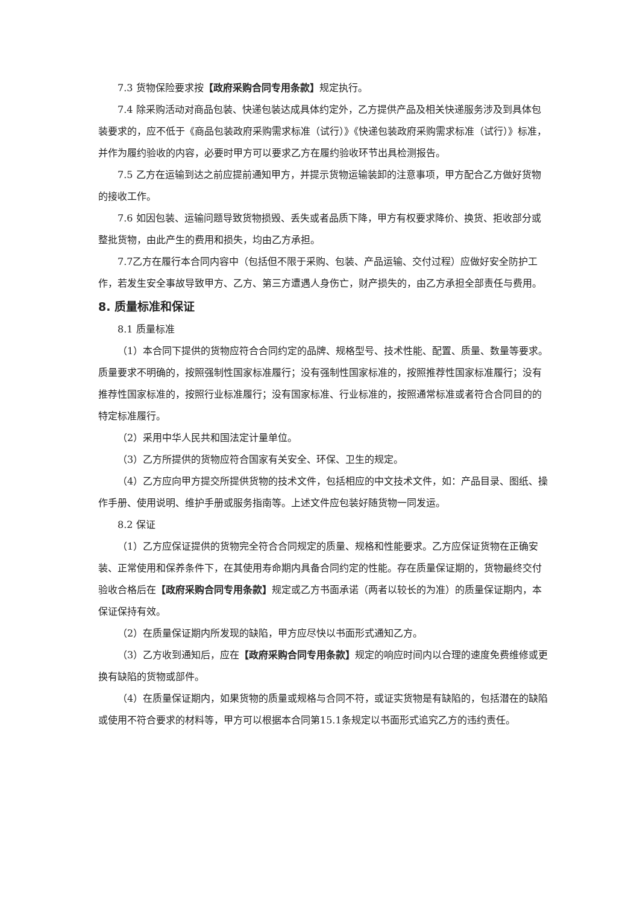7.3 货物保险要求按【政府采购合同专用条款】规定执行。
7.4 除采购活动对商品包装、快递包装达成具体约定外，乙方提供产品及相关快递服务涉及到具体包装要求的，应不低于《商品包装政府采购需求标准（试行）》《快递包装政府采购需求标准（试行）》标准，并作为履约验收的内容，必要时甲方可以要求乙方在履约验收环节出具检测报告。
7.5 乙方在运输到达之前应提前通知甲方，并提示货物运输装卸的注意事项，甲方配合乙方做好货物的接收工作。
7.6 如因包装、运输问题导致货物损毁、丢失或者品质下降，甲方有权要求降价、换货、拒收部分或整批货物，由此产生的费用和损失，均由乙方承担。
7.7乙方在履行本合同内容中（包括但不限于采购、包装、产品运输、交付过程）应做好安全防护工作，若发生安全事故导致甲方、乙方、第三方遭遇人身伤亡，财产损失的，由乙方承担全部责任与费用。
8. 质量标准和保证
8.1 质量标准
（1）本合同下提供的货物应符合合同约定的品牌、规格型号、技术性能、配置、质量、数量等要求。质量要求不明确的，按照强制性国家标准履行；没有强制性国家标准的，按照推荐性国家标准履行；没有推荐性国家标准的，按照行业标准履行；没有国家标准、行业标准的，按照通常标准或者符合合同目的的特定标准履行。
（2）采用中华人民共和国法定计量单位。
（3）乙方所提供的货物应符合国家有关安全、环保、卫生的规定。
（4）乙方应向甲方提交所提供货物的技术文件，包括相应的中文技术文件，如：产品目录、图纸、操作手册、使用说明、维护手册或服务指南等。上述文件应包装好随货物一同发运。
8.2 保证
（1）乙方应保证提供的货物完全符合合同规定的质量、规格和性能要求。乙方应保证货物在正确安装、正常使用和保养条件下，在其使用寿命期内具备合同约定的性能。存在质量保证期的，货物最终交付验收合格后在【政府采购合同专用条款】规定或乙方书面承诺（两者以较长的为准）的质量保证期内，本保证保持有效。
（2）在质量保证期内所发现的缺陷，甲方应尽快以书面形式通知乙方。
（3）乙方收到通知后，应在【政府采购合同专用条款】规定的响应时间内以合理的速度免费维修或更换有缺陷的货物或部件。
（4）在质量保证期内，如果货物的质量或规格与合同不符，或证实货物是有缺陷的，包括潜在的缺陷或使用不符合要求的材料等，甲方可以根据本合同第15.1条规定以书面形式追究乙方的违约责任。